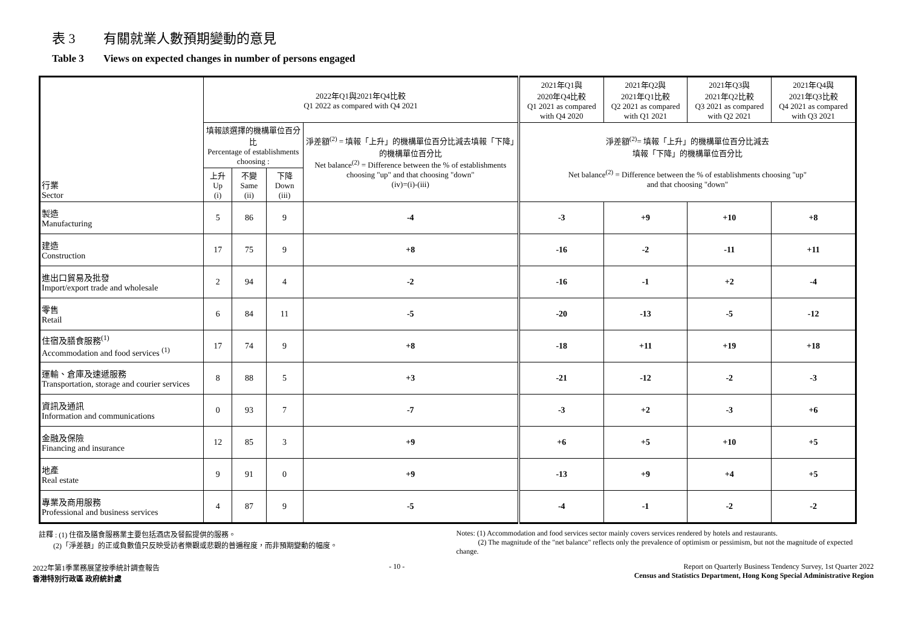表 3 有關就業人數預期變動的意見
Table 3 Views on expected changes in number of persons engaged
| 行業 Sector | 2022年Q1與2021年Q4比較 Q1 2022 as compared with Q4 2021 | | | | 2021年Q1與 2020年Q4比較 Q1 2021 as compared with Q4 2020 | 2021年Q2與 2021年Q1比較 Q2 2021 as compared with Q1 2021 | 2021年Q3與 2021年Q2比較 Q3 2021 as compared with Q2 2021 | 2021年Q4與 2021年Q3比較 Q4 2021 as compared with Q3 2021 |
| --- | --- | --- | --- | --- | --- | --- | --- | --- |
| | 填報該選擇的機構單位百分比 Percentage of establishments choosing : | | | 淨差額<sup>(2)</sup> = 填報「上升」的機構單位百分比減去填報「下降」的機構單位百分比 Net balance<sup>(2)</sup> = Difference between the % of establishments choosing "up" and that choosing "down" (iv)=(i)-(iii) | 淨差額<sup>(2)</sup>= 填報「上升」的機構單位百分比減去 填報「下降」的機構單位百分比 Net balance<sup>(2)</sup> = Difference between the % of establishments choosing "up" and that choosing "down" | | | |
| | 上升 Up (i) | 不變 Same (ii) | 下降 Down (iii) | | | | | |
| 製造 Manufacturing | 5 | 86 | 9 | -4 | -3 | +9 | +10 | +8 |
| 建造 Construction | 17 | 75 | 9 | +8 | -16 | -2 | -11 | +11 |
| 進出口貿易及批發 Import/export trade and wholesale | 2 | 94 | 4 | -2 | -16 | -1 | +2 | -4 |
| 零售 Retail | 6 | 84 | 11 | -5 | -20 | -13 | -5 | -12 |
| 住宿及膳食服務<sup>(1)</sup> Accommodation and food services <sup>(1)</sup> | 17 | 74 | 9 | +8 | -18 | +11 | +19 | +18 |
| 運輸、倉庫及速遞服務 Transportation, storage and courier services | 8 | 88 | 5 | +3 | -21 | -12 | -2 | -3 |
| 資訊及通訊 Information and communications | 0 | 93 | 7 | -7 | -3 | +2 | -3 | +6 |
| 金融及保險 Financing and insurance | 12 | 85 | 3 | +9 | +6 | +5 | +10 | +5 |
| 地產 Real estate | 9 | 91 | 0 | +9 | -13 | +9 | +4 | +5 |
| 專業及商用服務 Professional and business services | 4 | 87 | 9 | -5 | -4 | -1 | -2 | -2 |
註釋 : (1) 住宿及膳食服務業主要包括酒店及餐館提供的服務。
(2)「淨差額」的正或負數值只反映受訪者樂觀或悲觀的普遍程度，而非預期變動的幅度。
Notes: (1) Accommodation and food services sector mainly covers services rendered by hotels and restaurants.
(2) The magnitude of the "net balance" reflects only the prevalence of optimism or pessimism, but not the magnitude of expected change.
2022年第1季業務展望按季統計調查報告
香港特別行政區 政府統計處
- 10 - Report on Quarterly Business Tendency Survey, 1st Quarter 2022
Census and Statistics Department, Hong Kong Special Administrative Region